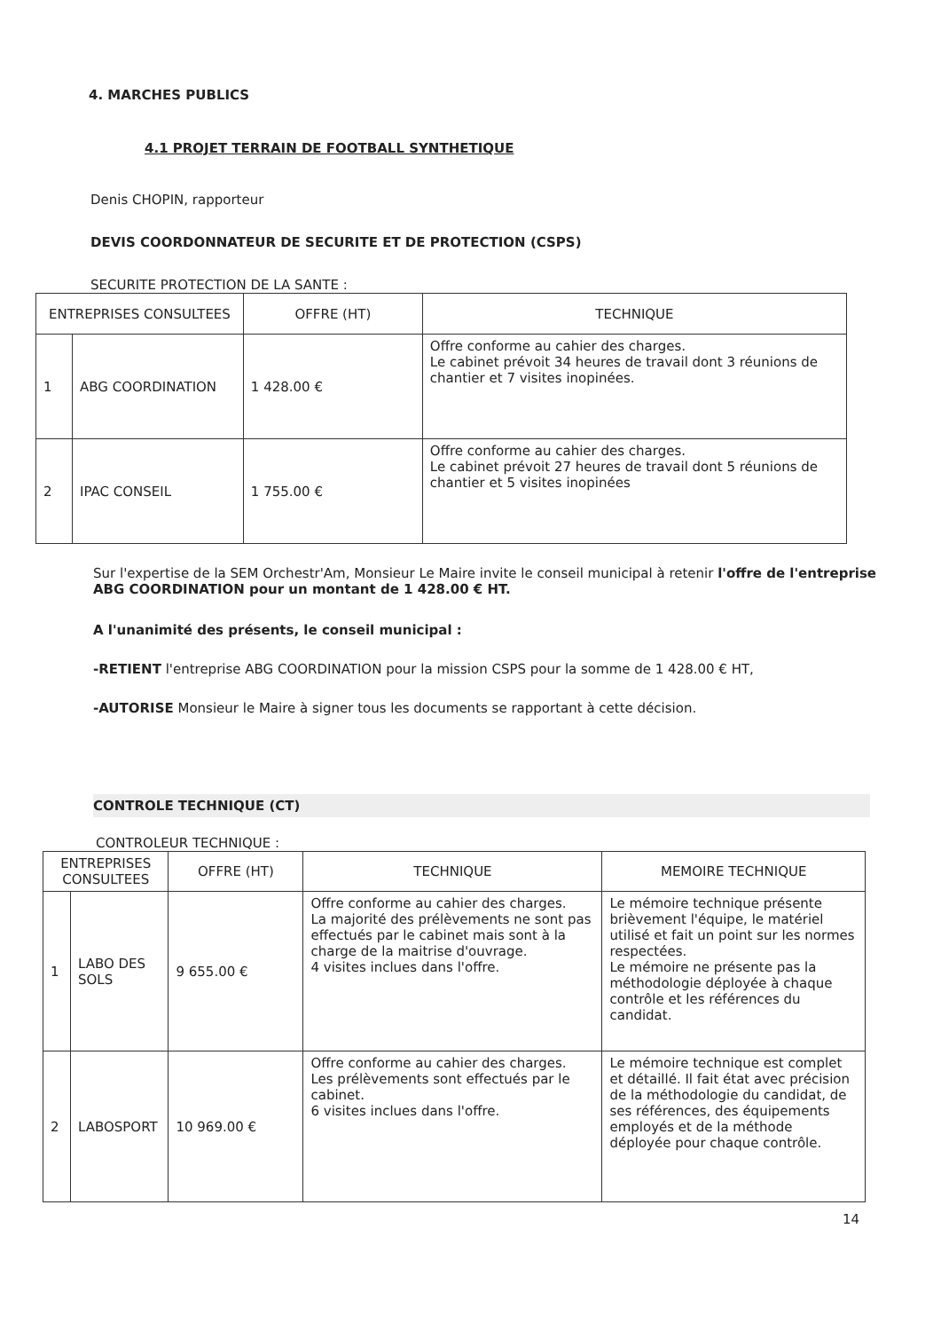4. MARCHES PUBLICS
4.1 PROJET TERRAIN DE FOOTBALL SYNTHETIQUE
Denis CHOPIN, rapporteur
DEVIS COORDONNATEUR DE SECURITE ET DE PROTECTION (CSPS)
SECURITE PROTECTION DE LA SANTE :
| ENTREPRISES CONSULTEES | | OFFRE (HT) | TECHNIQUE |
| --- | --- | --- | --- |
| 1 | ABG COORDINATION | 1 428.00 € | Offre conforme au cahier des charges. Le cabinet prévoit 34 heures de travail dont 3 réunions de chantier et 7 visites inopinées. |
| 2 | IPAC CONSEIL | 1 755.00 € | Offre conforme au cahier des charges. Le cabinet prévoit 27 heures de travail dont 5 réunions de chantier et 5 visites inopinées |
Sur l'expertise de la SEM Orchestr'Am, Monsieur Le Maire invite le conseil municipal à retenir l'offre de l'entreprise ABG COORDINATION pour un montant de 1 428.00 € HT.
A l'unanimité des présents, le conseil municipal :
-RETIENT l'entreprise ABG COORDINATION pour la mission CSPS pour la somme de 1 428.00 € HT,
-AUTORISE Monsieur le Maire à signer tous les documents se rapportant à cette décision.
CONTROLE TECHNIQUE (CT)
CONTROLEUR TECHNIQUE :
| ENTREPRISES CONSULTEES | | OFFRE (HT) | TECHNIQUE | MEMOIRE TECHNIQUE |
| --- | --- | --- | --- | --- |
| 1 | LABO DES SOLS | 9 655.00 € | Offre conforme au cahier des charges. La majorité des prélèvements ne sont pas effectués par le cabinet mais sont à la charge de la maitrise d'ouvrage. 4 visites inclues dans l'offre. | Le mémoire technique présente brièvement l'équipe, le matériel utilisé et fait un point sur les normes respectées. Le mémoire ne présente pas la méthodologie déployée à chaque contrôle et les références du candidat. |
| 2 | LABOSPORT | 10 969.00 € | Offre conforme au cahier des charges. Les prélèvements sont effectués par le cabinet. 6 visites inclues dans l'offre. | Le mémoire technique est complet et détaillé. Il fait état avec précision de la méthodologie du candidat, de ses références, des équipements employés et de la méthode déployée pour chaque contrôle. |
14